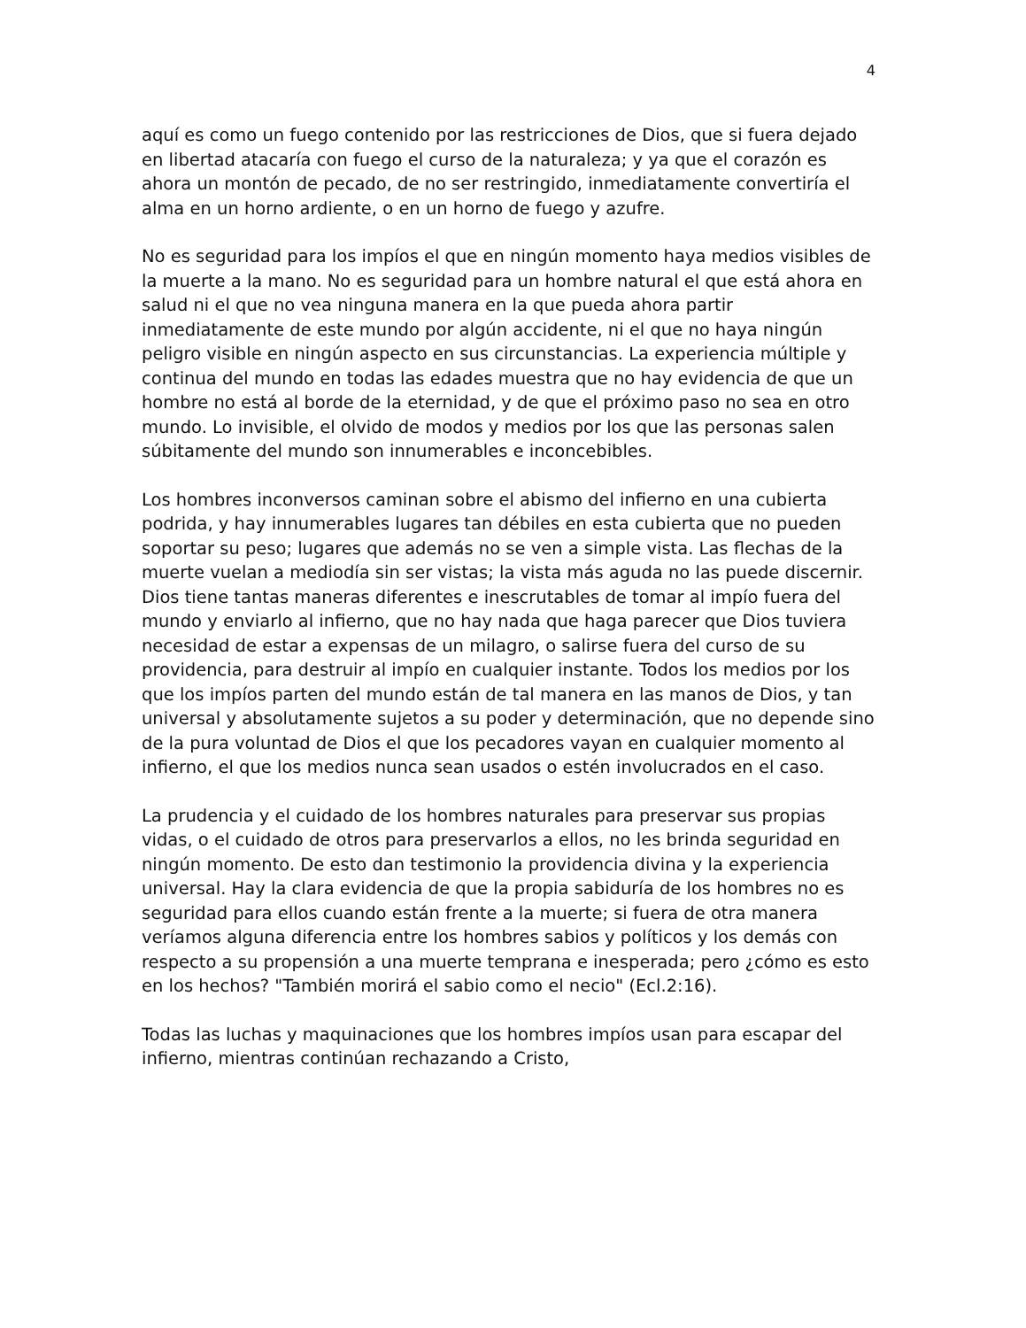4
aquí es como un fuego contenido por las restricciones de Dios, que si fuera dejado en libertad atacaría con fuego el curso de la naturaleza; y ya que el corazón es ahora un montón de pecado, de no ser restringido, inmediatamente convertiría el alma en un horno ardiente, o en un horno de fuego y azufre.
No es seguridad para los impíos el que en ningún momento haya medios visibles de la muerte a la mano. No es seguridad para un hombre natural el que está ahora en salud ni el que no vea ninguna manera en la que pueda ahora partir inmediatamente de este mundo por algún accidente, ni el que no haya ningún peligro visible en ningún aspecto en sus circunstancias. La experiencia múltiple y continua del mundo en todas las edades muestra que no hay evidencia de que un hombre no está al borde de la eternidad, y de que el próximo paso no sea en otro mundo. Lo invisible, el olvido de modos y medios por los que las personas salen súbitamente del mundo son innumerables e inconcebibles.
Los hombres inconversos caminan sobre el abismo del infierno en una cubierta podrida, y hay innumerables lugares tan débiles en esta cubierta que no pueden soportar su peso; lugares que además no se ven a simple vista. Las flechas de la muerte vuelan a mediodía sin ser vistas; la vista más aguda no las puede discernir. Dios tiene tantas maneras diferentes e inescrutables de tomar al impío fuera del mundo y enviarlo al infierno, que no hay nada que haga parecer que Dios tuviera necesidad de estar a expensas de un milagro, o salirse fuera del curso de su providencia, para destruir al impío en cualquier instante. Todos los medios por los que los impíos parten del mundo están de tal manera en las manos de Dios, y tan universal y absolutamente sujetos a su poder y determinación, que no depende sino de la pura voluntad de Dios el que los pecadores vayan en cualquier momento al infierno, el que los medios nunca sean usados o estén involucrados en el caso.
La prudencia y el cuidado de los hombres naturales para preservar sus propias vidas, o el cuidado de otros para preservarlos a ellos, no les brinda seguridad en ningún momento. De esto dan testimonio la providencia divina y la experiencia universal. Hay la clara evidencia de que la propia sabiduría de los hombres no es seguridad para ellos cuando están frente a la muerte; si fuera de otra manera veríamos alguna diferencia entre los hombres sabios y políticos y los demás con respecto a su propensión a una muerte temprana e inesperada; pero ¿cómo es esto en los hechos? "También morirá el sabio como el necio" (Ecl.2:16).
Todas las luchas y maquinaciones que los hombres impíos usan para escapar del infierno, mientras continúan rechazando a Cristo,